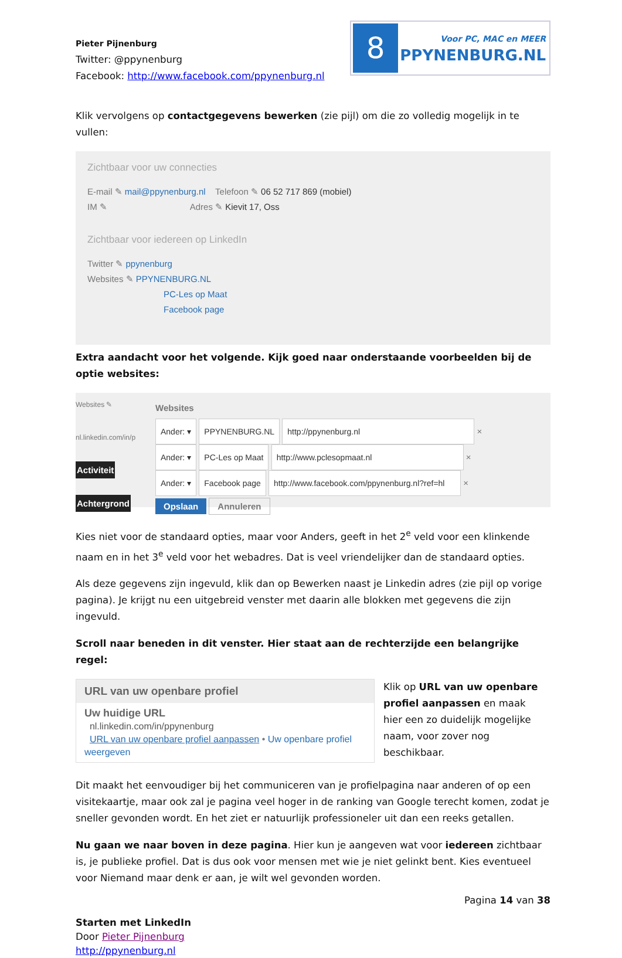Pieter Pijnenburg
Twitter: @ppynenburg
Facebook: http://www.facebook.com/ppynenburg.nl
8
Voor PC, MAC en MEER
PPYNENBURG.NL
Klik vervolgens op contactgegevens bewerken (zie pijl) om die zo volledig mogelijk in te vullen:
Zichtbaar voor uw connecties
E-mail ✎ mail@ppynenburg.nl Telefoon ✎ 06 52 717 869 (mobiel)
IM ✎ Adres ✎ Kievit 17, Oss
Zichtbaar voor iedereen op LinkedIn
Twitter ✎ ppynenburg
Websites ✎ PPYNENBURG.NL
PC-Les op Maat
Facebook page
Extra aandacht voor het volgende. Kijk goed naar onderstaande voorbeelden bij de optie websites:
Websites ✎
nl.linkedin.com/in/p
Activiteit
Achtergrond
Websites
Ander: ▾ PPYNENBURG.NL http://ppynenburg.nl ×
Ander: ▾ PC-Les op Maat http://www.pclesopmaat.nl ×
Ander: ▾ Facebook page http://www.facebook.com/ppynenburg.nl?ref=hl ×
Opslaan Annuleren
Kies niet voor de standaard opties, maar voor Anders, geeft in het 2<sup>e</sup> veld voor een klinkende naam en in het 3<sup>e</sup> veld voor het webadres. Dat is veel vriendelijker dan de standaard opties.
Als deze gegevens zijn ingevuld, klik dan op Bewerken naast je Linkedin adres (zie pijl op vorige pagina). Je krijgt nu een uitgebreid venster met daarin alle blokken met gegevens die zijn ingevuld.
Scroll naar beneden in dit venster. Hier staat aan de rechterzijde een belangrijke regel:
URL van uw openbare profiel
Uw huidige URL
nl.linkedin.com/in/ppynenburg
URL van uw openbare profiel aanpassen • Uw openbare profiel weergeven
Klik op URL van uw openbare profiel aanpassen en maak hier een zo duidelijk mogelijke naam, voor zover nog beschikbaar.
Dit maakt het eenvoudiger bij het communiceren van je profielpagina naar anderen of op een visitekaartje, maar ook zal je pagina veel hoger in de ranking van Google terecht komen, zodat je sneller gevonden wordt. En het ziet er natuurlijk professioneler uit dan een reeks getallen.
Nu gaan we naar boven in deze pagina. Hier kun je aangeven wat voor iedereen zichtbaar is, je publieke profiel. Dat is dus ook voor mensen met wie je niet gelinkt bent. Kies eventueel voor Niemand maar denk er aan, je wilt wel gevonden worden.
Pagina 14 van 38
Starten met LinkedIn
Door Pieter Pijnenburg
http://ppynenburg.nl